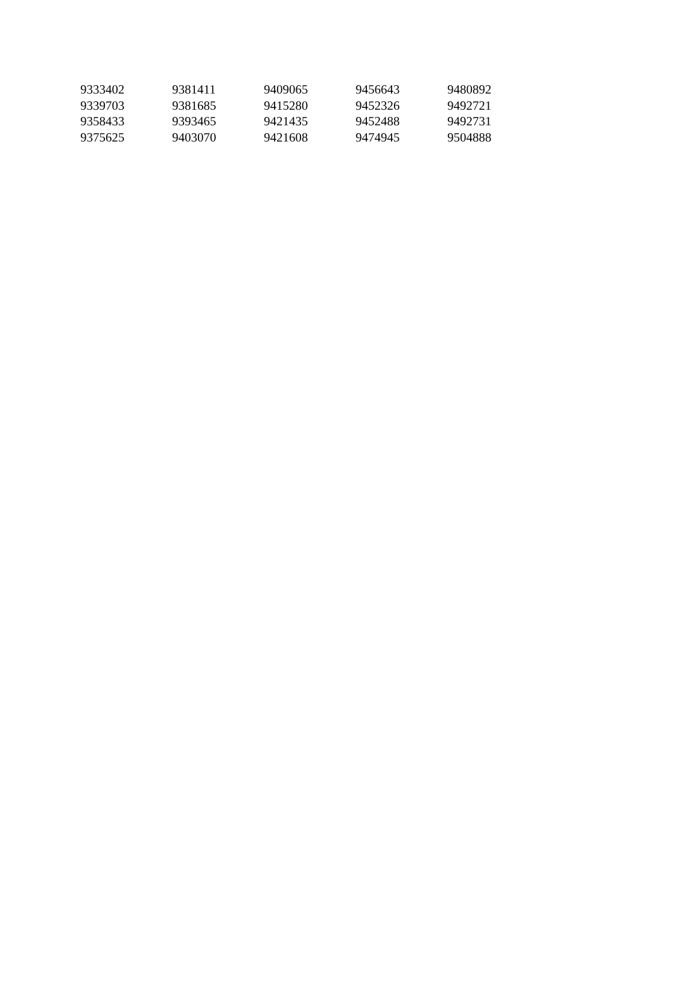| 9333402 | 9381411 | 9409065 | 9456643 | 9480892 |
| 9339703 | 9381685 | 9415280 | 9452326 | 9492721 |
| 9358433 | 9393465 | 9421435 | 9452488 | 9492731 |
| 9375625 | 9403070 | 9421608 | 9474945 | 9504888 |